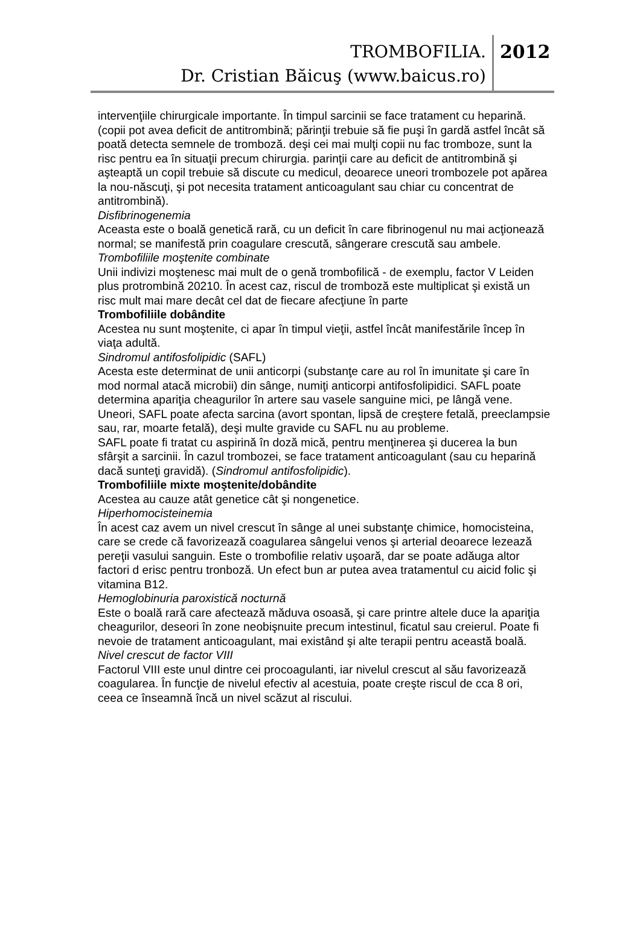TROMBOFILIA.
Dr. Cristian Băicuş (www.baicus.ro)
2012
intervenţiile chirurgicale importante. În timpul sarcinii se face tratament cu heparină.
(copii pot avea deficit de antitrombină; părinţii trebuie să fie puşi în gardă astfel încât să poată detecta semnele de tromboză. deşi cei mai mulţi copii nu fac tromboze, sunt la risc pentru ea în situaţii precum chirurgia. parinţii care au deficit de antitrombină şi aşteaptă un copil trebuie să discute cu medicul, deoarece uneori trombozele pot apărea la nou-născuţi, şi pot necesita tratament anticoagulant sau chiar cu concentrat de antitrombină).
Disfibrinogenemia
Aceasta este o boală genetică rară, cu un deficit în care fibrinogenul nu mai acţionează normal; se manifestă prin coagulare crescută, sângerare crescută sau ambele.
Trombofiliile moştenite combinate
Unii indivizi moştenesc mai mult de o genă trombofilică - de exemplu, factor V Leiden plus protrombină 20210. În acest caz, riscul de tromboză este multiplicat şi există un risc mult mai mare decât cel dat de fiecare afecţiune în parte
Trombofiliile dobândite
Acestea nu sunt moştenite, ci apar în timpul vieţii, astfel încât manifestările încep în viaţa adultă.
Sindromul antifosfolipidic (SAFL)
Acesta este determinat de unii anticorpi (substanţe care au rol în imunitate şi care în mod normal atacă microbii) din sânge, numiţi anticorpi antifosfolipidici. SAFL poate determina apariţia cheagurilor în artere sau vasele sanguine mici, pe lângă vene. Uneori, SAFL poate afecta sarcina (avort spontan, lipsă de creştere fetală, preeclampsie sau, rar, moarte fetală), deşi multe gravide cu SAFL nu au probleme.
SAFL poate fi tratat cu aspirină în doză mică, pentru menţinerea şi ducerea la bun sfârşit a sarcinii. În cazul trombozei, se face tratament anticoagulant (sau cu heparină dacă sunteţi gravidă). (Sindromul antifosfolipidic).
Trombofiliile mixte moştenite/dobândite
Acestea au cauze atât genetice cât şi nongenetice.
Hiperhomocisteinemia
În acest caz avem un nivel crescut în sânge al unei substanţe chimice, homocisteina, care se crede că favorizează coagularea sângelui venos şi arterial deoarece lezează pereţii vasului sanguin. Este o trombofilie relativ uşoară, dar se poate adăuga altor factori d erisc pentru tronboză. Un efect bun ar putea avea tratamentul cu aicid folic şi vitamina B12.
Hemoglobinuria paroxistică nocturnă
Este o boală rară care afectează măduva osoasă, şi care printre altele duce la apariţia cheagurilor, deseori în zone neobişnuite precum intestinul, ficatul sau creierul. Poate fi nevoie de tratament anticoagulant, mai existând şi alte terapii pentru această boală.
Nivel crescut de factor VIII
Factorul VIII este unul dintre cei procoagulanti, iar nivelul crescut al său favorizează coagularea. În funcţie de nivelul efectiv al acestuia, poate creşte riscul de cca 8 ori, ceea ce înseamnă încă un nivel scăzut al riscului.